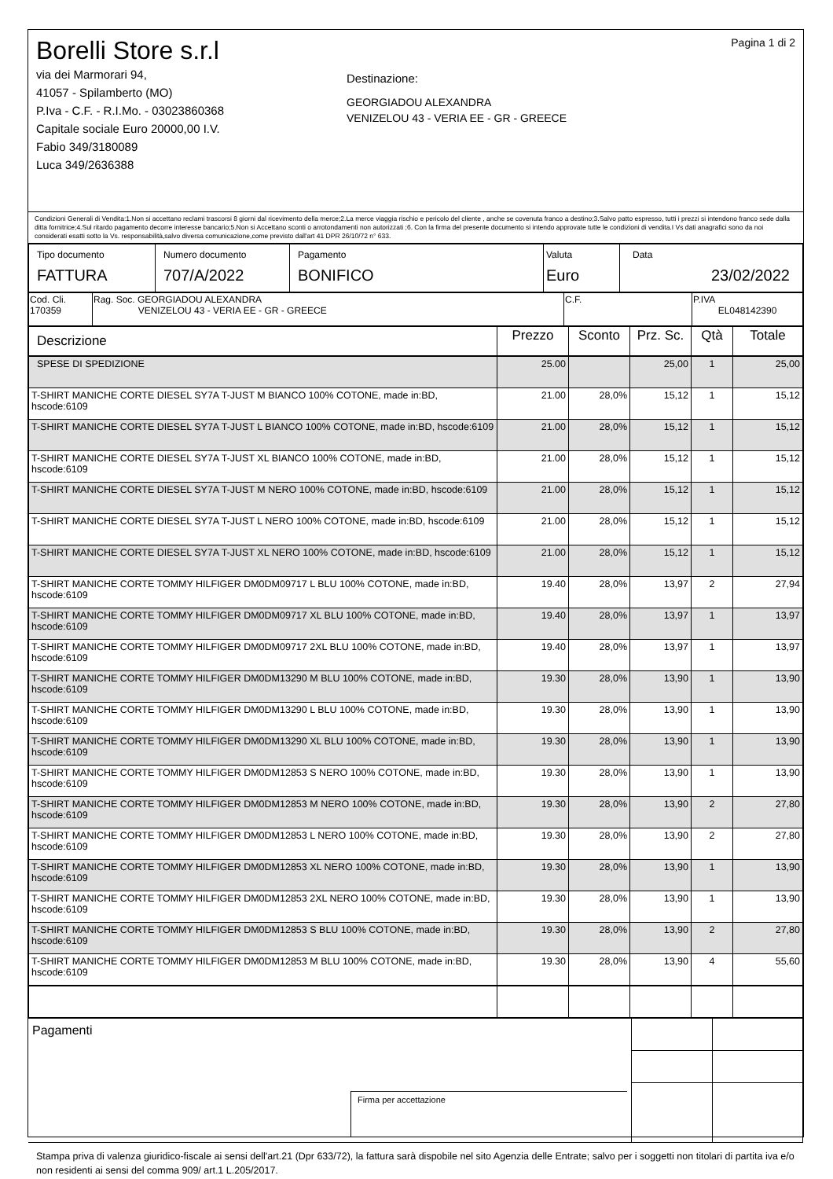Borelli Store s.r.l
via dei Marmorari 94,
41057 - Spilamberto (MO)
P.Iva - C.F. - R.I.Mo. - 03023860368
Capitale sociale Euro 20000,00 I.V.
Fabio 349/3180089
Luca 349/2636388
Destinazione:
GEORGIADOU ALEXANDRA
VENIZELOU 43 - VERIA EE - GR - GREECE
Pagina 1 di 2
Condizioni Generali di Vendita:1.Non si accettano reclami trascorsi 8 giorni dal ricevimento della merce;2.La merce viaggia rischio e pericolo del cliente , anche se covenuta franco a destino;3.Salvo patto espresso, tutti i prezzi si intendono franco sede dalla ditta fornitrice;4.Sul ritardo pagamento decorre interesse bancario;5.Non si Accettano sconti o arrotondamenti non autorizzati ;6. Con la firma del presente documento si intendo approvate tutte le condizioni di vendita.I Vs dati anagrafici sono da noi considerati esatti sotto la Vs. responsabilità,salvo diversa comunicazione,come previsto dall'art 41 DPR 26/10/72 n° 633.
| Tipo documento FATTURA | Numero documento 707/A/2022 | Pagamento BONIFICO | Valuta Euro | Data 23/02/2022 |
| Cod. Cli. 170359 | Rag. Soc. GEORGIADOU ALEXANDRA VENIZELOU 43 - VERIA EE - GR - GREECE | C.F. | P.IVA EL048142390 |
| Descrizione | Prezzo | Sconto | Prz. Sc. | Qtà | Totale |
| --- | --- | --- | --- | --- | --- |
| SPESE DI SPEDIZIONE | 25.00 | | 25,00 | 1 | 25,00 |
| T-SHIRT MANICHE CORTE DIESEL SY7A T-JUST M BIANCO 100% COTONE, made in:BD, hscode:6109 | 21.00 | 28,0% | 15,12 | 1 | 15,12 |
| T-SHIRT MANICHE CORTE DIESEL SY7A T-JUST L BIANCO 100% COTONE, made in:BD, hscode:6109 | 21.00 | 28,0% | 15,12 | 1 | 15,12 |
| T-SHIRT MANICHE CORTE DIESEL SY7A T-JUST XL BIANCO 100% COTONE, made in:BD, hscode:6109 | 21.00 | 28,0% | 15,12 | 1 | 15,12 |
| T-SHIRT MANICHE CORTE DIESEL SY7A T-JUST M NERO 100% COTONE, made in:BD, hscode:6109 | 21.00 | 28,0% | 15,12 | 1 | 15,12 |
| T-SHIRT MANICHE CORTE DIESEL SY7A T-JUST L NERO 100% COTONE, made in:BD, hscode:6109 | 21.00 | 28,0% | 15,12 | 1 | 15,12 |
| T-SHIRT MANICHE CORTE DIESEL SY7A T-JUST XL NERO 100% COTONE, made in:BD, hscode:6109 | 21.00 | 28,0% | 15,12 | 1 | 15,12 |
| T-SHIRT MANICHE CORTE TOMMY HILFIGER DM0DM09717 L BLU 100% COTONE, made in:BD, hscode:6109 | 19.40 | 28,0% | 13,97 | 2 | 27,94 |
| T-SHIRT MANICHE CORTE TOMMY HILFIGER DM0DM09717 XL BLU 100% COTONE, made in:BD, hscode:6109 | 19.40 | 28,0% | 13,97 | 1 | 13,97 |
| T-SHIRT MANICHE CORTE TOMMY HILFIGER DM0DM09717 2XL BLU 100% COTONE, made in:BD, hscode:6109 | 19.40 | 28,0% | 13,97 | 1 | 13,97 |
| T-SHIRT MANICHE CORTE TOMMY HILFIGER DM0DM13290 M BLU 100% COTONE, made in:BD, hscode:6109 | 19.30 | 28,0% | 13,90 | 1 | 13,90 |
| T-SHIRT MANICHE CORTE TOMMY HILFIGER DM0DM13290 L BLU 100% COTONE, made in:BD, hscode:6109 | 19.30 | 28,0% | 13,90 | 1 | 13,90 |
| T-SHIRT MANICHE CORTE TOMMY HILFIGER DM0DM13290 XL BLU 100% COTONE, made in:BD, hscode:6109 | 19.30 | 28,0% | 13,90 | 1 | 13,90 |
| T-SHIRT MANICHE CORTE TOMMY HILFIGER DM0DM12853 S NERO 100% COTONE, made in:BD, hscode:6109 | 19.30 | 28,0% | 13,90 | 1 | 13,90 |
| T-SHIRT MANICHE CORTE TOMMY HILFIGER DM0DM12853 M NERO 100% COTONE, made in:BD, hscode:6109 | 19.30 | 28,0% | 13,90 | 2 | 27,80 |
| T-SHIRT MANICHE CORTE TOMMY HILFIGER DM0DM12853 L NERO 100% COTONE, made in:BD, hscode:6109 | 19.30 | 28,0% | 13,90 | 2 | 27,80 |
| T-SHIRT MANICHE CORTE TOMMY HILFIGER DM0DM12853 XL NERO 100% COTONE, made in:BD, hscode:6109 | 19.30 | 28,0% | 13,90 | 1 | 13,90 |
| T-SHIRT MANICHE CORTE TOMMY HILFIGER DM0DM12853 2XL NERO 100% COTONE, made in:BD, hscode:6109 | 19.30 | 28,0% | 13,90 | 1 | 13,90 |
| T-SHIRT MANICHE CORTE TOMMY HILFIGER DM0DM12853 S BLU 100% COTONE, made in:BD, hscode:6109 | 19.30 | 28,0% | 13,90 | 2 | 27,80 |
| T-SHIRT MANICHE CORTE TOMMY HILFIGER DM0DM12853 M BLU 100% COTONE, made in:BD, hscode:6109 | 19.30 | 28,0% | 13,90 | 4 | 55,60 |
| Pagamenti Firma per accettazione | | |
Stampa priva di valenza giuridico-fiscale ai sensi dell'art.21 (Dpr 633/72), la fattura sarà dispobile nel sito Agenzia delle Entrate; salvo per i soggetti non titolari di partita iva e/o non residenti ai sensi del comma 909/ art.1 L.205/2017.